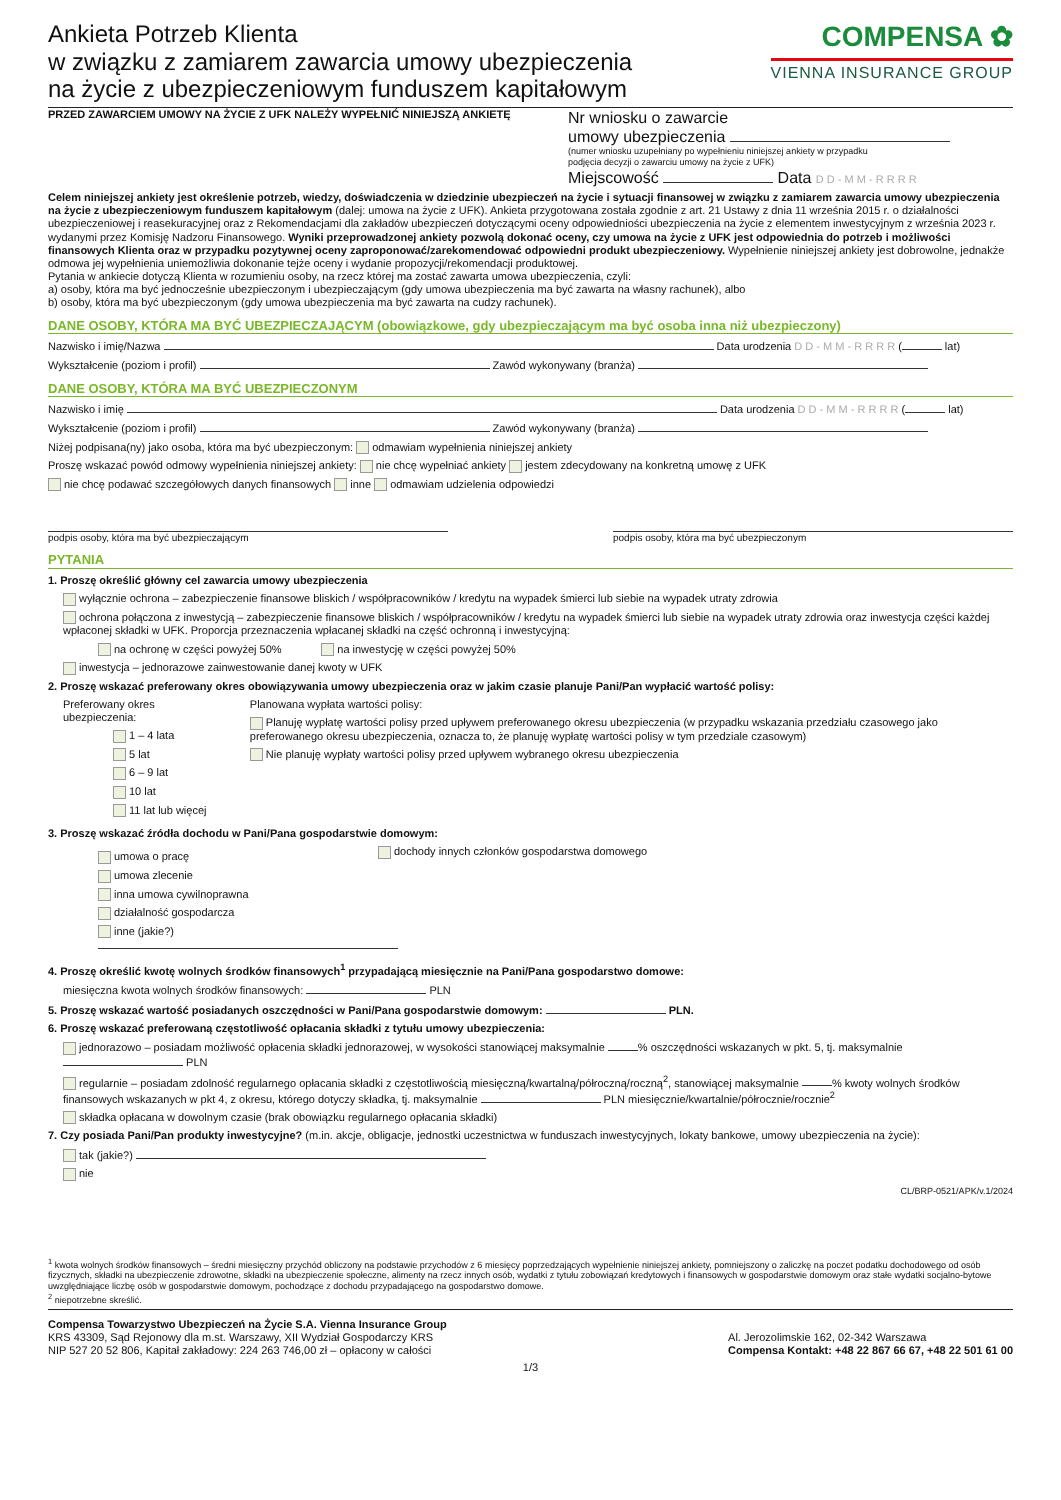Ankieta Potrzeb Klienta
w związku z zamiarem zawarcia umowy ubezpieczenia
na życie z ubezpieczeniowym funduszem kapitałowym
COMPENSA ✿
VIENNA INSURANCE GROUP
PRZED ZAWARCIEM UMOWY NA ŻYCIE Z UFK NALEŻY WYPEŁNIĆ NINIEJSZĄ ANKIETĘ
Nr wniosku o zawarcie
umowy ubezpieczenia
(numer wniosku uzupełniany po wypełnieniu niniejszej ankiety w przypadku
podjęcia decyzji o zawarciu umowy na życie z UFK)
Miejscowość Data D D - M M - R R R R
Celem niniejszej ankiety jest określenie potrzeb, wiedzy, doświadczenia w dziedzinie ubezpieczeń na życie i sytuacji finansowej w związku z zamiarem zawarcia umowy ubezpieczenia na życie z ubezpieczeniowym funduszem kapitałowym (dalej: umowa na życie z UFK). Ankieta przygotowana została zgodnie z art. 21 Ustawy z dnia 11 września 2015 r. o działalności ubezpieczeniowej i reasekuracyjnej oraz z Rekomendacjami dla zakładów ubezpieczeń dotyczącymi oceny odpowiedniości ubezpieczenia na życie z elementem inwestycyjnym z września 2023 r. wydanymi przez Komisję Nadzoru Finansowego. Wyniki przeprowadzonej ankiety pozwolą dokonać oceny, czy umowa na życie z UFK jest odpowiednia do potrzeb i możliwości finansowych Klienta oraz w przypadku pozytywnej oceny zaproponować/zarekomendować odpowiedni produkt ubezpieczeniowy. Wypełnienie niniejszej ankiety jest dobrowolne, jednakże odmowa jej wypełnienia uniemożliwia dokonanie tejże oceny i wydanie propozycji/rekomendacji produktowej.
Pytania w ankiecie dotyczą Klienta w rozumieniu osoby, na rzecz której ma zostać zawarta umowa ubezpieczenia, czyli:
a) osoby, która ma być jednocześnie ubezpieczonym i ubezpieczającym (gdy umowa ubezpieczenia ma być zawarta na własny rachunek), albo
b) osoby, która ma być ubezpieczonym (gdy umowa ubezpieczenia ma być zawarta na cudzy rachunek).
DANE OSOBY, KTÓRA MA BYĆ UBEZPIECZAJĄCYM (obowiązkowe, gdy ubezpieczającym ma być osoba inna niż ubezpieczony)
Nazwisko i imię/Nazwa Data urodzenia D D - M M - R R R R ( lat)
Wykształcenie (poziom i profil) Zawód wykonywany (branża)
DANE OSOBY, KTÓRA MA BYĆ UBEZPIECZONYM
Nazwisko i imię Data urodzenia D D - M M - R R R R ( lat)
Wykształcenie (poziom i profil) Zawód wykonywany (branża)
Niżej podpisana(ny) jako osoba, która ma być ubezpieczonym: odmawiam wypełnienia niniejszej ankiety
Proszę wskazać powód odmowy wypełnienia niniejszej ankiety: nie chcę wypełniać ankiety jestem zdecydowany na konkretną umowę z UFK
nie chcę podawać szczegółowych danych finansowych inne odmawiam udzielenia odpowiedzi
podpis osoby, która ma być ubezpieczającym podpis osoby, która ma być ubezpieczonym
PYTANIA
1. Proszę określić główny cel zawarcia umowy ubezpieczenia
wyłącznie ochrona – zabezpieczenie finansowe bliskich / współpracowników / kredytu na wypadek śmierci lub siebie na wypadek utraty zdrowia
ochrona połączona z inwestycją – zabezpieczenie finansowe bliskich / współpracowników / kredytu na wypadek śmierci lub siebie na wypadek utraty zdrowia oraz inwestycja części każdej wpłaconej składki w UFK. Proporcja przeznaczenia wpłacanej składki na część ochronną i inwestycyjną:
na ochronę w części powyżej 50% na inwestycję w części powyżej 50%
inwestycja – jednorazowe zainwestowanie danej kwoty w UFK
2. Proszę wskazać preferowany okres obowiązywania umowy ubezpieczenia oraz w jakim czasie planuje Pani/Pan wypłacić wartość polisy:
Preferowany okres ubezpieczenia:
1 – 4 lata
5 lat
6 – 9 lat
10 lat
11 lat lub więcej
Planowana wypłata wartości polisy:
Planuję wypłatę wartości polisy przed upływem preferowanego okresu ubezpieczenia (w przypadku wskazania przedziału czasowego jako preferowanego okresu ubezpieczenia, oznacza to, że planuję wypłatę wartości polisy w tym przedziale czasowym)
Nie planuję wypłaty wartości polisy przed upływem wybranego okresu ubezpieczenia
3. Proszę wskazać źródła dochodu w Pani/Pana gospodarstwie domowym:
umowa o pracę
umowa zlecenie
inna umowa cywilnoprawna
działalność gospodarcza
inne (jakie?)
dochody innych członków gospodarstwa domowego
4. Proszę określić kwotę wolnych środków finansowych<sup>1</sup> przypadającą miesięcznie na Pani/Pana gospodarstwo domowe:
miesięczna kwota wolnych środków finansowych: PLN
5. Proszę wskazać wartość posiadanych oszczędności w Pani/Pana gospodarstwie domowym: PLN.
6. Proszę wskazać preferowaną częstotliwość opłacania składki z tytułu umowy ubezpieczenia:
jednorazowo – posiadam możliwość opłacenia składki jednorazowej, w wysokości stanowiącej maksymalnie % oszczędności wskazanych w pkt. 5, tj. maksymalnie PLN
regularnie – posiadam zdolność regularnego opłacania składki z częstotliwością miesięczną/kwartalną/półroczną/roczną<sup>2</sup>, stanowiącej maksymalnie % kwoty wolnych środków finansowych wskazanych w pkt 4, z okresu, którego dotyczy składka, tj. maksymalnie PLN miesięcznie/kwartalnie/półrocznie/rocznie<sup>2</sup>
składka opłacana w dowolnym czasie (brak obowiązku regularnego opłacania składki)
7. Czy posiada Pani/Pan produkty inwestycyjne? (m.in. akcje, obligacje, jednostki uczestnictwa w funduszach inwestycyjnych, lokaty bankowe, umowy ubezpieczenia na życie):
tak (jakie?)
nie
CL/BRP-0521/APK/v.1/2024
<sup>1</sup> kwota wolnych środków finansowych – średni miesięczny przychód obliczony na podstawie przychodów z 6 miesięcy poprzedzających wypełnienie niniejszej ankiety, pomniejszony o zaliczkę na poczet podatku dochodowego od osób fizycznych, składki na ubezpieczenie zdrowotne, składki na ubezpieczenie społeczne, alimenty na rzecz innych osób, wydatki z tytułu zobowiązań kredytowych i finansowych w gospodarstwie domowym oraz stałe wydatki socjalno-bytowe uwzględniające liczbę osób w gospodarstwie domowym, pochodzące z dochodu przypadającego na gospodarstwo domowe.
<sup>2</sup> niepotrzebne skreślić.
Compensa Towarzystwo Ubezpieczeń na Życie S.A. Vienna Insurance Group
KRS 43309, Sąd Rejonowy dla m.st. Warszawy, XII Wydział Gospodarczy KRS
NIP 527 20 52 806, Kapitał zakładowy: 224 263 746,00 zł – opłacony w całości
Al. Jerozolimskie 162, 02-342 Warszawa
Compensa Kontakt: +48 22 867 66 67, +48 22 501 61 00
1/3